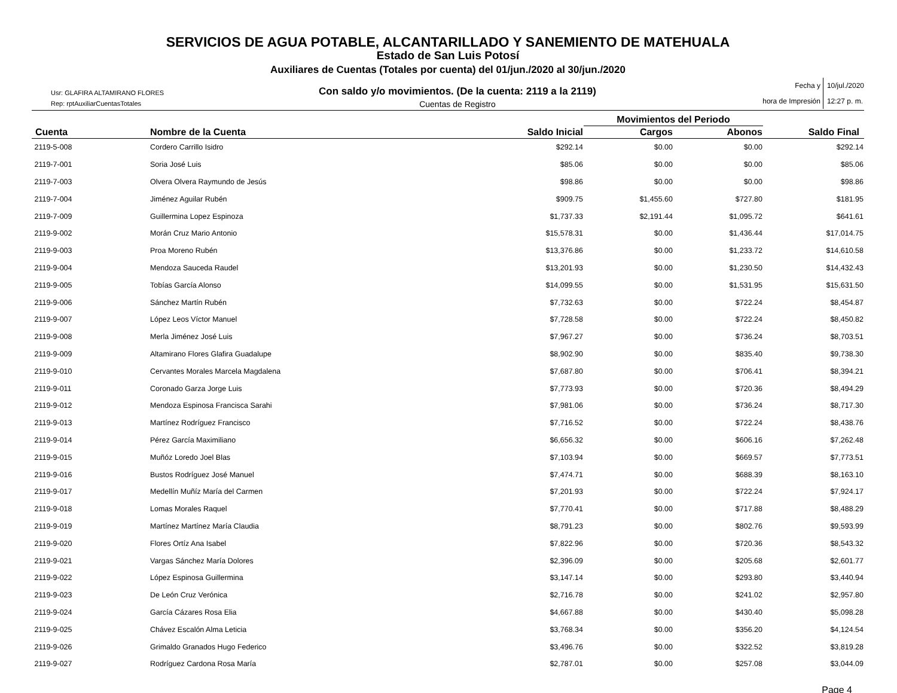SERVICIOS DE AGUA POTABLE, ALCANTARILLADO Y SANEMIENTO DE MATEHUALA
Estado de San Luis Potosí
Auxiliares de Cuentas (Totales por cuenta) del 01/jun./2020 al 30/jun./2020
Usr: GLAFIRA ALTAMIRANO FLORES
Rep: rptAuxiliarCuentasTotales
Con saldo y/o movimientos. (De la cuenta: 2119 a la 2119)
Cuentas de Registro
Fecha y
hora de Impresión
10/jul./2020
12:27 p. m.
| | | | Movimientos del Periodo | | |
| --- | --- | --- | --- | --- | --- |
| Cuenta | Nombre de la Cuenta | Saldo Inicial | Cargos | Abonos | Saldo Final |
| 2119-5-008 | Cordero Carrillo Isidro | $292.14 | $0.00 | $0.00 | $292.14 |
| 2119-7-001 | Soria José Luis | $85.06 | $0.00 | $0.00 | $85.06 |
| 2119-7-003 | Olvera Olvera Raymundo de Jesús | $98.86 | $0.00 | $0.00 | $98.86 |
| 2119-7-004 | Jiménez Aguilar Rubén | $909.75 | $1,455.60 | $727.80 | $181.95 |
| 2119-7-009 | Guillermina Lopez Espinoza | $1,737.33 | $2,191.44 | $1,095.72 | $641.61 |
| 2119-9-002 | Morán Cruz Mario Antonio | $15,578.31 | $0.00 | $1,436.44 | $17,014.75 |
| 2119-9-003 | Proa Moreno Rubén | $13,376.86 | $0.00 | $1,233.72 | $14,610.58 |
| 2119-9-004 | Mendoza Sauceda Raudel | $13,201.93 | $0.00 | $1,230.50 | $14,432.43 |
| 2119-9-005 | Tobías García Alonso | $14,099.55 | $0.00 | $1,531.95 | $15,631.50 |
| 2119-9-006 | Sánchez Martín Rubén | $7,732.63 | $0.00 | $722.24 | $8,454.87 |
| 2119-9-007 | López Leos Víctor Manuel | $7,728.58 | $0.00 | $722.24 | $8,450.82 |
| 2119-9-008 | Merla Jiménez José Luis | $7,967.27 | $0.00 | $736.24 | $8,703.51 |
| 2119-9-009 | Altamirano Flores Glafira Guadalupe | $8,902.90 | $0.00 | $835.40 | $9,738.30 |
| 2119-9-010 | Cervantes Morales Marcela Magdalena | $7,687.80 | $0.00 | $706.41 | $8,394.21 |
| 2119-9-011 | Coronado Garza Jorge Luis | $7,773.93 | $0.00 | $720.36 | $8,494.29 |
| 2119-9-012 | Mendoza Espinosa Francisca Sarahi | $7,981.06 | $0.00 | $736.24 | $8,717.30 |
| 2119-9-013 | Martínez Rodríguez Francisco | $7,716.52 | $0.00 | $722.24 | $8,438.76 |
| 2119-9-014 | Pérez García Maximiliano | $6,656.32 | $0.00 | $606.16 | $7,262.48 |
| 2119-9-015 | Muñóz Loredo Joel Blas | $7,103.94 | $0.00 | $669.57 | $7,773.51 |
| 2119-9-016 | Bustos Rodríguez José Manuel | $7,474.71 | $0.00 | $688.39 | $8,163.10 |
| 2119-9-017 | Medellín Muñíz María del Carmen | $7,201.93 | $0.00 | $722.24 | $7,924.17 |
| 2119-9-018 | Lomas Morales Raquel | $7,770.41 | $0.00 | $717.88 | $8,488.29 |
| 2119-9-019 | Martínez Martínez María Claudia | $8,791.23 | $0.00 | $802.76 | $9,593.99 |
| 2119-9-020 | Flores Ortíz Ana Isabel | $7,822.96 | $0.00 | $720.36 | $8,543.32 |
| 2119-9-021 | Vargas Sánchez María Dolores | $2,396.09 | $0.00 | $205.68 | $2,601.77 |
| 2119-9-022 | López Espinosa Guillermina | $3,147.14 | $0.00 | $293.80 | $3,440.94 |
| 2119-9-023 | De León Cruz Verónica | $2,716.78 | $0.00 | $241.02 | $2,957.80 |
| 2119-9-024 | García Cázares Rosa Elia | $4,667.88 | $0.00 | $430.40 | $5,098.28 |
| 2119-9-025 | Chávez Escalón Alma Leticia | $3,768.34 | $0.00 | $356.20 | $4,124.54 |
| 2119-9-026 | Grimaldo Granados Hugo Federico | $3,496.76 | $0.00 | $322.52 | $3,819.28 |
| 2119-9-027 | Rodríguez Cardona Rosa María | $2,787.01 | $0.00 | $257.08 | $3,044.09 |
Page 4